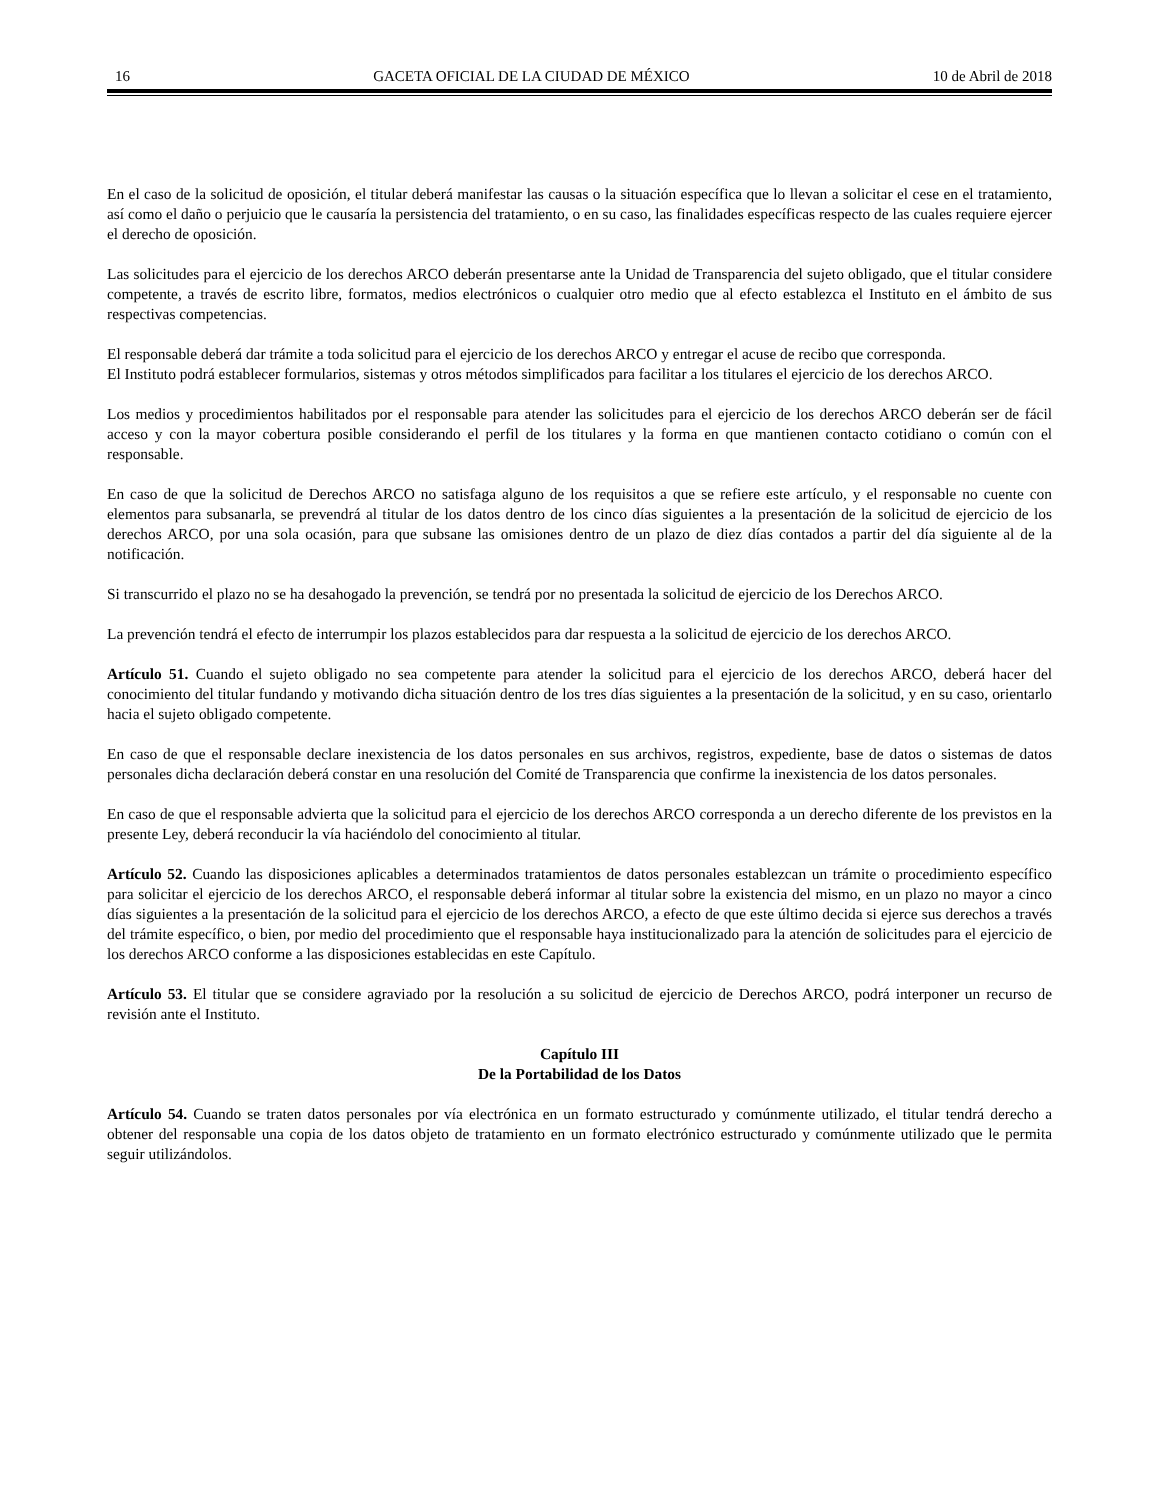16 GACETA OFICIAL DE LA CIUDAD DE MÉXICO 10 de Abril de 2018
En el caso de la solicitud de oposición, el titular deberá manifestar las causas o la situación específica que lo llevan a solicitar el cese en el tratamiento, así como el daño o perjuicio que le causaría la persistencia del tratamiento, o en su caso, las finalidades específicas respecto de las cuales requiere ejercer el derecho de oposición.
Las solicitudes para el ejercicio de los derechos ARCO deberán presentarse ante la Unidad de Transparencia del sujeto obligado, que el titular considere competente, a través de escrito libre, formatos, medios electrónicos o cualquier otro medio que al efecto establezca el Instituto en el ámbito de sus respectivas competencias.
El responsable deberá dar trámite a toda solicitud para el ejercicio de los derechos ARCO y entregar el acuse de recibo que corresponda.
El Instituto podrá establecer formularios, sistemas y otros métodos simplificados para facilitar a los titulares el ejercicio de los derechos ARCO.
Los medios y procedimientos habilitados por el responsable para atender las solicitudes para el ejercicio de los derechos ARCO deberán ser de fácil acceso y con la mayor cobertura posible considerando el perfil de los titulares y la forma en que mantienen contacto cotidiano o común con el responsable.
En caso de que la solicitud de Derechos ARCO no satisfaga alguno de los requisitos a que se refiere este artículo, y el responsable no cuente con elementos para subsanarla, se prevendrá al titular de los datos dentro de los cinco días siguientes a la presentación de la solicitud de ejercicio de los derechos ARCO, por una sola ocasión, para que subsane las omisiones dentro de un plazo de diez días contados a partir del día siguiente al de la notificación.
Si transcurrido el plazo no se ha desahogado la prevención, se tendrá por no presentada la solicitud de ejercicio de los Derechos ARCO.
La prevención tendrá el efecto de interrumpir los plazos establecidos para dar respuesta a la solicitud de ejercicio de los derechos ARCO.
Artículo 51. Cuando el sujeto obligado no sea competente para atender la solicitud para el ejercicio de los derechos ARCO, deberá hacer del conocimiento del titular fundando y motivando dicha situación dentro de los tres días siguientes a la presentación de la solicitud, y en su caso, orientarlo hacia el sujeto obligado competente.
En caso de que el responsable declare inexistencia de los datos personales en sus archivos, registros, expediente, base de datos o sistemas de datos personales dicha declaración deberá constar en una resolución del Comité de Transparencia que confirme la inexistencia de los datos personales.
En caso de que el responsable advierta que la solicitud para el ejercicio de los derechos ARCO corresponda a un derecho diferente de los previstos en la presente Ley, deberá reconducir la vía haciéndolo del conocimiento al titular.
Artículo 52. Cuando las disposiciones aplicables a determinados tratamientos de datos personales establezcan un trámite o procedimiento específico para solicitar el ejercicio de los derechos ARCO, el responsable deberá informar al titular sobre la existencia del mismo, en un plazo no mayor a cinco días siguientes a la presentación de la solicitud para el ejercicio de los derechos ARCO, a efecto de que este último decida si ejerce sus derechos a través del trámite específico, o bien, por medio del procedimiento que el responsable haya institucionalizado para la atención de solicitudes para el ejercicio de los derechos ARCO conforme a las disposiciones establecidas en este Capítulo.
Artículo 53. El titular que se considere agraviado por la resolución a su solicitud de ejercicio de Derechos ARCO, podrá interponer un recurso de revisión ante el Instituto.
Capítulo III
De la Portabilidad de los Datos
Artículo 54. Cuando se traten datos personales por vía electrónica en un formato estructurado y comúnmente utilizado, el titular tendrá derecho a obtener del responsable una copia de los datos objeto de tratamiento en un formato electrónico estructurado y comúnmente utilizado que le permita seguir utilizándolos.